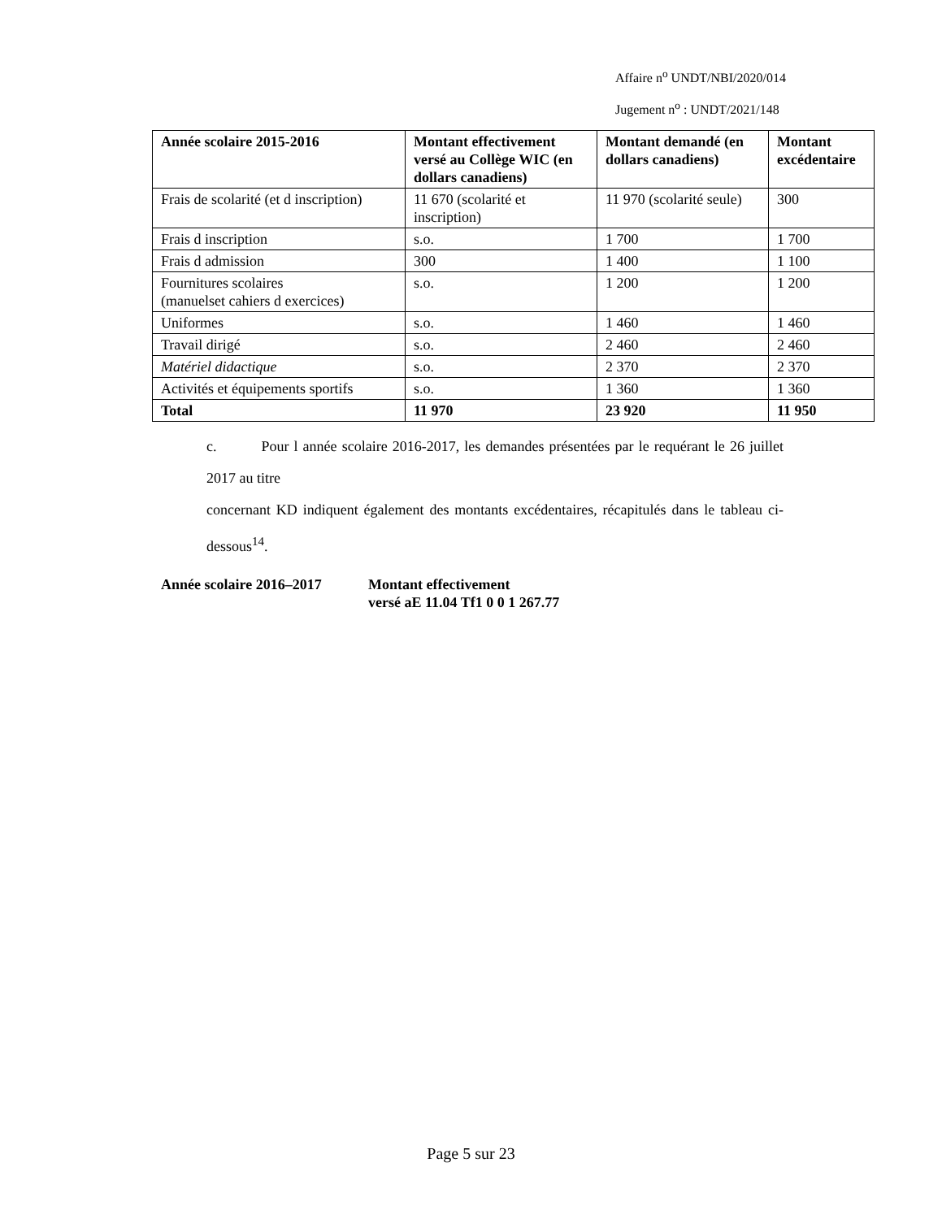Affaire n<sup>o</sup> UNDT/NBI/2020/014
Jugement n<sup>o</sup> : UNDT/2021/148
| Année scolaire 2015-2016 | Montant effectivement versé au Collège WIC (en dollars canadiens) | Montant demandé (en dollars canadiens) | Montant excédentaire |
| --- | --- | --- | --- |
| Frais de scolarité (et d inscription) | 11 670 (scolarité et inscription) | 11 970 (scolarité seule) | 300 |
| Frais d inscription | s.o. | 1 700 | 1 700 |
| Frais d admission | 300 | 1 400 | 1 100 |
| Fournitures scolaires (manuelset cahiers d exercices) | s.o. | 1 200 | 1 200 |
| Uniformes | s.o. | 1 460 | 1 460 |
| Travail dirigé | s.o. | 2 460 | 2 460 |
| Matériel didactique | s.o. | 2 370 | 2 370 |
| Activités et équipements sportifs | s.o. | 1 360 | 1 360 |
| Total | 11 970 | 23 920 | 11 950 |
c. Pour l année scolaire 2016-2017, les demandes présentées par le requérant le 26 juillet 2017 au titre
concernant KD indiquent également des montants excédentaires, récapitulés dans le tableau ci-dessous<sup>14</sup>.
Année scolaire 2016–2017 Montant effectivement
versé aE 11.04 Tf1 0 0 1 267.77
Page 5 sur 23